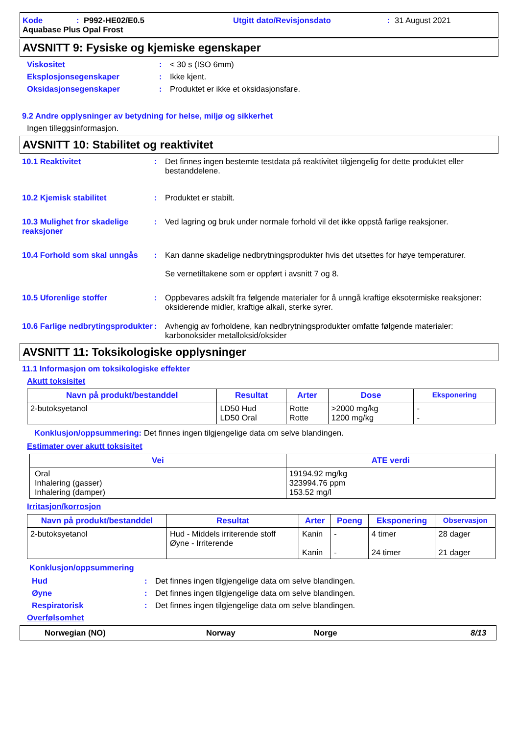Kode: P992-HE02/E0.5 Utgitt dato/Revisjonsdato: 31 August 2021
Aquabase Plus Opal Frost
AVSNITT 9: Fysiske og kjemiske egenskaper
Viskositet: < 30 s (ISO 6mm)
Eksplosjonsegenskaper: Ikke kjent.
Oksidasjonsegenskaper: Produktet er ikke et oksidasjonsfare.
9.2 Andre opplysninger av betydning for helse, miljø og sikkerhet
Ingen tilleggsinformasjon.
AVSNITT 10: Stabilitet og reaktivitet
10.1 Reaktivitet: Det finnes ingen bestemte testdata på reaktivitet tilgjengelig for dette produktet eller bestanddelene.
10.2 Kjemisk stabilitet: Produktet er stabilt.
10.3 Mulighet fror skadelige reaksjoner: Ved lagring og bruk under normale forhold vil det ikke oppstå farlige reaksjoner.
10.4 Forhold som skal unngås: Kan danne skadelige nedbrytningsprodukter hvis det utsettes for høye temperaturer.
Se vernetiltakene som er oppført i avsnitt 7 og 8.
10.5 Uforenlige stoffer: Oppbevares adskilt fra følgende materialer for å unngå kraftige eksotermiske reaksjoner: oksiderende midler, kraftige alkali, sterke syrer.
10.6 Farlige nedbrytingsprodukter: Avhengig av forholdene, kan nedbrytningsprodukter omfatte følgende materialer: karbonoksider metalloksid/oksider
AVSNITT 11: Toksikologiske opplysninger
11.1 Informasjon om toksikologiske effekter
Akutt toksisitet
| Navn på produkt/bestanddel | Resultat | Arter | Dose | Eksponering |
| --- | --- | --- | --- | --- |
| 2-butoksyetanol | LD50 Hud LD50 Oral | Rotte Rotte | >2000 mg/kg 1200 mg/kg | - - |
Konklusjon/oppsummering: Det finnes ingen tilgjengelige data om selve blandingen.
Estimater over akutt toksisitet
| Vei | ATE verdi |
| --- | --- |
| Oral Inhalering (gasser) Inhalering (damper) | 19194.92 mg/kg 323994.76 ppm 153.52 mg/l |
Irritasjon/korrosjon
| Navn på produkt/bestanddel | Resultat | Arter | Poeng | Eksponering | Observasjon |
| --- | --- | --- | --- | --- | --- |
| 2-butoksyetanol | Hud - Middels irriterende stoff Øyne - Irriterende | Kanin Kanin | - - | 4 timer 24 timer | 28 dager 21 dager |
Konklusjon/oppsummering
Hud: Det finnes ingen tilgjengelige data om selve blandingen.
Øyne: Det finnes ingen tilgjengelige data om selve blandingen.
Respiratorisk: Det finnes ingen tilgjengelige data om selve blandingen.
Overfølsomhet
Norwegian (NO) Norway Norge 8/13